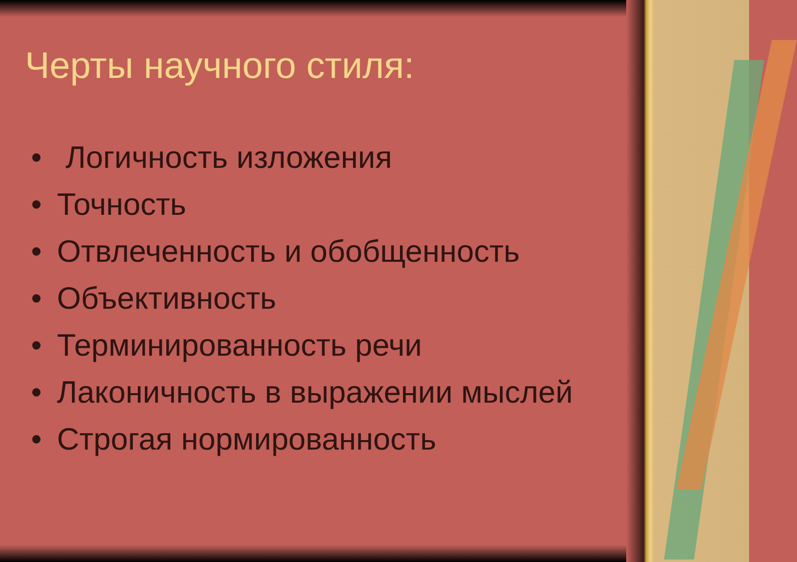Черты научного стиля:
• Логичность изложения
• Точность
• Отвлеченность и обобщенность
• Объективность
• Терминированность речи
• Лаконичность в выражении мыслей
• Строгая нормированность